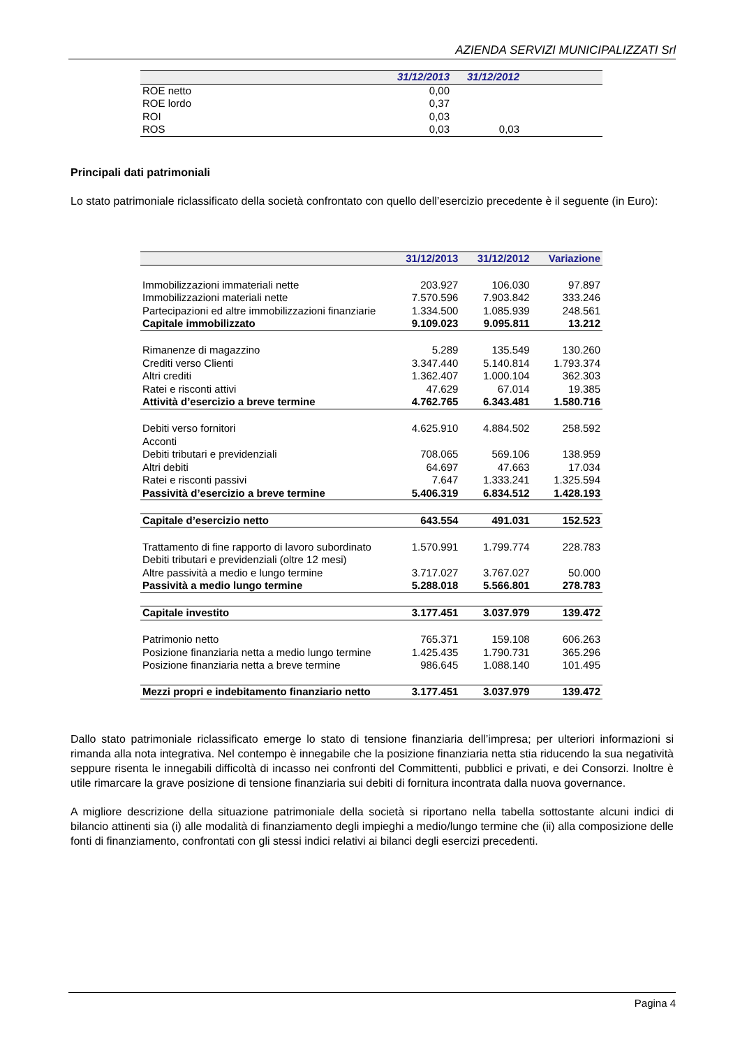AZIENDA SERVIZI MUNICIPALIZZATI Srl
| | 31/12/2013 | 31/12/2012 | |
| --- | --- | --- | --- |
| ROE netto | 0,00 | | |
| ROE lordo | 0,37 | | |
| ROI | 0,03 | | |
| ROS | 0,03 | 0,03 | |
Principali dati patrimoniali
Lo stato patrimoniale riclassificato della società confrontato con quello dell’esercizio precedente è il seguente (in Euro):
| | 31/12/2013 | 31/12/2012 | Variazione |
| --- | --- | --- | --- |
| Immobilizzazioni immateriali nette | 203.927 | 106.030 | 97.897 |
| Immobilizzazioni materiali nette | 7.570.596 | 7.903.842 | 333.246 |
| Partecipazioni ed altre immobilizzazioni finanziarie | 1.334.500 | 1.085.939 | 248.561 |
| Capitale immobilizzato | 9.109.023 | 9.095.811 | 13.212 |
| Rimanenze di magazzino | 5.289 | 135.549 | 130.260 |
| Crediti verso Clienti | 3.347.440 | 5.140.814 | 1.793.374 |
| Altri crediti | 1.362.407 | 1.000.104 | 362.303 |
| Ratei e risconti attivi | 47.629 | 67.014 | 19.385 |
| Attività d’esercizio a breve termine | 4.762.765 | 6.343.481 | 1.580.716 |
| Debiti verso fornitori | 4.625.910 | 4.884.502 | 258.592 |
| Acconti | | | |
| Debiti tributari e previdenziali | 708.065 | 569.106 | 138.959 |
| Altri debiti | 64.697 | 47.663 | 17.034 |
| Ratei e risconti passivi | 7.647 | 1.333.241 | 1.325.594 |
| Passività d’esercizio a breve termine | 5.406.319 | 6.834.512 | 1.428.193 |
| Capitale d’esercizio netto | 643.554 | 491.031 | 152.523 |
| Trattamento di fine rapporto di lavoro subordinato | 1.570.991 | 1.799.774 | 228.783 |
| Debiti tributari e previdenziali (oltre 12 mesi) | | | |
| Altre passività a medio e lungo termine | 3.717.027 | 3.767.027 | 50.000 |
| Passività a medio lungo termine | 5.288.018 | 5.566.801 | 278.783 |
| Capitale investito | 3.177.451 | 3.037.979 | 139.472 |
| Patrimonio netto | 765.371 | 159.108 | 606.263 |
| Posizione finanziaria netta a medio lungo termine | 1.425.435 | 1.790.731 | 365.296 |
| Posizione finanziaria netta a breve termine | 986.645 | 1.088.140 | 101.495 |
| Mezzi propri e indebitamento finanziario netto | 3.177.451 | 3.037.979 | 139.472 |
Dallo stato patrimoniale riclassificato emerge lo stato di tensione finanziaria dell’impresa; per ulteriori informazioni si rimanda alla nota integrativa. Nel contempo è innegabile che la posizione finanziaria netta stia riducendo la sua negatività seppure risenta le innegabili difficoltà di incasso nei confronti del Committenti, pubblici e privati, e dei Consorzi. Inoltre è utile rimarcare la grave posizione di tensione finanziaria sui debiti di fornitura incontrata dalla nuova governance.
A migliore descrizione della situazione patrimoniale della società si riportano nella tabella sottostante alcuni indici di bilancio attinenti sia (i) alle modalità di finanziamento degli impieghi a medio/lungo termine che (ii) alla composizione delle fonti di finanziamento, confrontati con gli stessi indici relativi ai bilanci degli esercizi precedenti.
Pagina 4